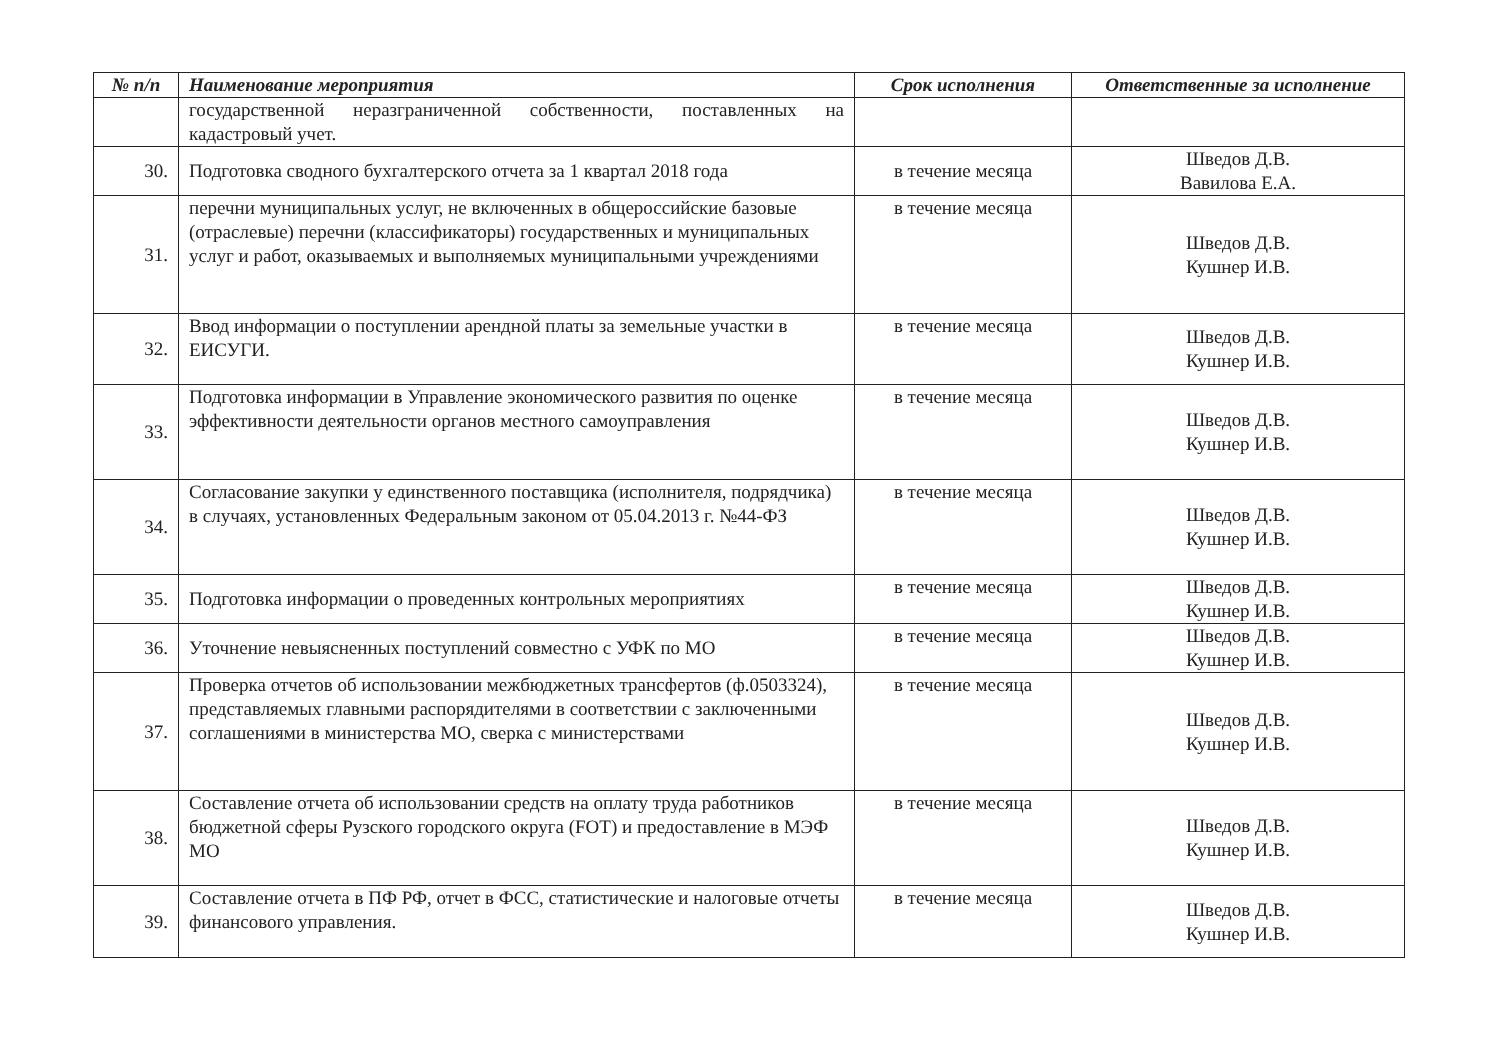| № п/п | Наименование мероприятия | Срок исполнения | Ответственные за исполнение |
| --- | --- | --- | --- |
| | государственной неразграниченной собственности, поставленных на кадастровый учет. | | |
| 30. | Подготовка сводного бухгалтерского отчета за 1 квартал 2018 года | в течение месяца | Шведов Д.В. Вавилова Е.А. |
| 31. | перечни муниципальных услуг, не включенных в общероссийские базовые (отраслевые) перечни (классификаторы) государственных и муниципальных услуг и работ, оказываемых и выполняемых муниципальными учреждениями | в течение месяца | Шведов Д.В. Кушнер И.В. |
| 32. | Ввод информации о поступлении арендной платы за земельные участки в ЕИСУГИ. | в течение месяца | Шведов Д.В. Кушнер И.В. |
| 33. | Подготовка информации в Управление экономического развития по оценке эффективности деятельности органов местного самоуправления | в течение месяца | Шведов Д.В. Кушнер И.В. |
| 34. | Согласование закупки у единственного поставщика (исполнителя, подрядчика) в случаях, установленных Федеральным законом от 05.04.2013 г. №44-ФЗ | в течение месяца | Шведов Д.В. Кушнер И.В. |
| 35. | Подготовка информации о проведенных контрольных мероприятиях | в течение месяца | Шведов Д.В. Кушнер И.В. |
| 36. | Уточнение невыясненных поступлений совместно с УФК по МО | в течение месяца | Шведов Д.В. Кушнер И.В. |
| 37. | Проверка отчетов об использовании межбюджетных трансфертов (ф.0503324), представляемых главными распорядителями в соответствии с заключенными соглашениями в министерства МО, сверка с министерствами | в течение месяца | Шведов Д.В. Кушнер И.В. |
| 38. | Составление отчета об использовании средств на оплату труда работников бюджетной сферы Рузского городского округа (FOT) и предоставление в МЭФ МО | в течение месяца | Шведов Д.В. Кушнер И.В. |
| 39. | Составление отчета в ПФ РФ, отчет в ФСС, статистические и налоговые отчеты финансового управления. | в течение месяца | Шведов Д.В. Кушнер И.В. |